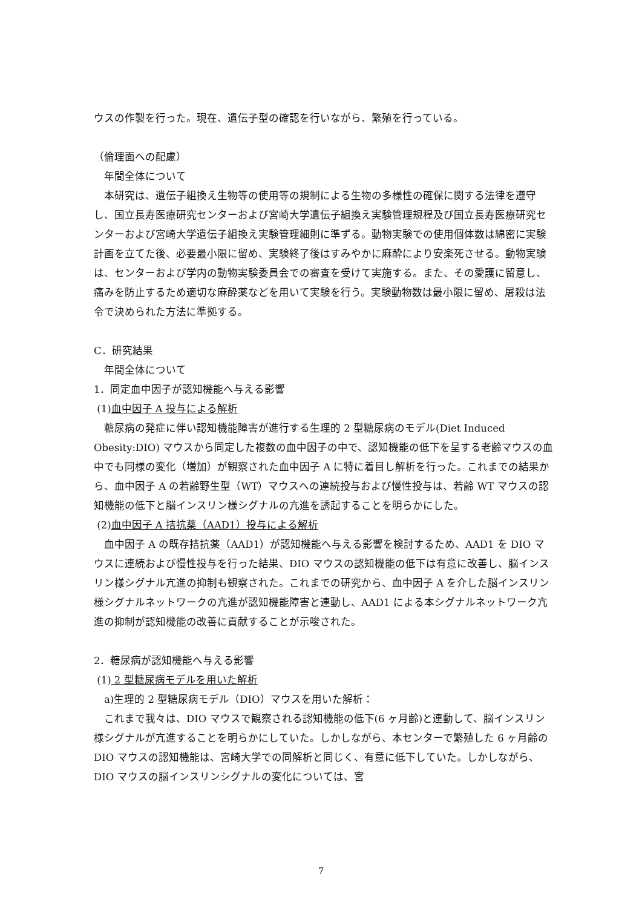ウスの作製を行った。現在、遺伝子型の確認を行いながら、繁殖を行っている。
（倫理面への配慮）
　年間全体について
　本研究は、遺伝子組換え生物等の使用等の規制による生物の多様性の確保に関する法律を遵守し、国立長寿医療研究センターおよび宮崎大学遺伝子組換え実験管理規程及び国立長寿医療研究センターおよび宮崎大学遺伝子組換え実験管理細則に準ずる。動物実験での使用個体数は綿密に実験計画を立てた後、必要最小限に留め、実験終了後はすみやかに麻酔により安楽死させる。動物実験は、センターおよび学内の動物実験委員会での審査を受けて実施する。また、その愛護に留意し、痛みを防止するため適切な麻酔薬などを用いて実験を行う。実験動物数は最小限に留め、屠殺は法令で決められた方法に準拠する。
C．研究結果
　年間全体について
1．同定血中因子が認知機能へ与える影響
(1)血中因子 A 投与による解析
　糖尿病の発症に伴い認知機能障害が進行する生理的 2 型糖尿病のモデル(Diet Induced Obesity:DIO) マウスから同定した複数の血中因子の中で、認知機能の低下を呈する老齢マウスの血中でも同様の変化（増加）が観察された血中因子 A に特に着目し解析を行った。これまでの結果から、血中因子 A の若齢野生型（WT）マウスへの連続投与および慢性投与は、若齢 WT マウスの認知機能の低下と脳インスリン様シグナルの亢進を誘起することを明らかにした。
(2)血中因子 A 拮抗薬（AAD1）投与による解析
　血中因子 A の既存拮抗薬（AAD1）が認知機能へ与える影響を検討するため、AAD1 を DIO マウスに連続および慢性投与を行った結果、DIO マウスの認知機能の低下は有意に改善し、脳インスリン様シグナル亢進の抑制も観察された。これまでの研究から、血中因子 A を介した脳インスリン様シグナルネットワークの亢進が認知機能障害と連動し、AAD1 による本シグナルネットワーク亢進の抑制が認知機能の改善に貢献することが示唆された。
2．糖尿病が認知機能へ与える影響
(1) 2 型糖尿病モデルを用いた解析
　a)生理的 2 型糖尿病モデル（DIO）マウスを用いた解析：
　これまで我々は、DIO マウスで観察される認知機能の低下(6 ヶ月齢)と連動して、脳インスリン様シグナルが亢進することを明らかにしていた。しかしながら、本センターで繁殖した 6 ヶ月齢の DIO マウスの認知機能は、宮崎大学での同解析と同じく、有意に低下していた。しかしながら、DIO マウスの脳インスリンシグナルの変化については、宮
7